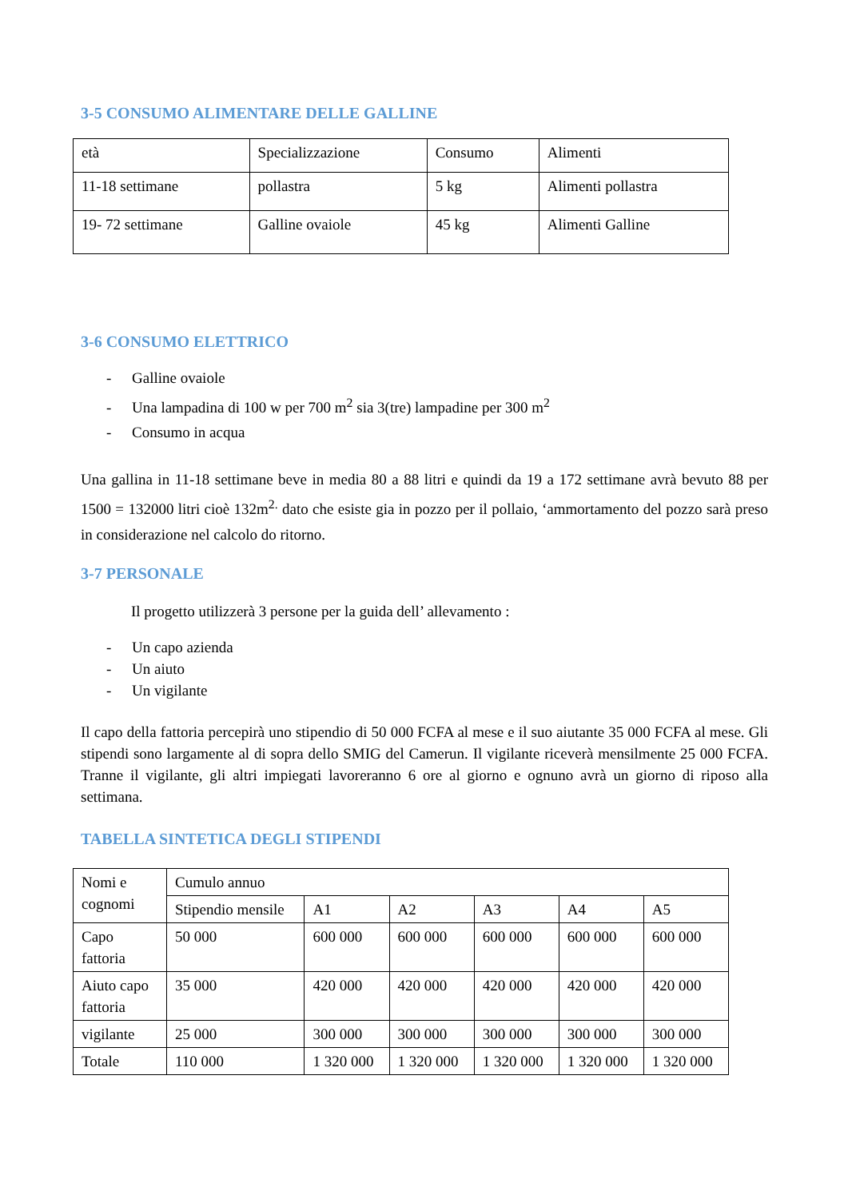3-5 CONSUMO ALIMENTARE DELLE GALLINE
| età | Specializzazione | Consumo | Alimenti |
| 11-18 settimane | pollastra | 5 kg | Alimenti pollastra |
| 19- 72 settimane | Galline ovaiole | 45 kg | Alimenti Galline |
3-6 CONSUMO ELETTRICO
- Galline ovaiole
- Una lampadina di 100 w per 700 m<sup>2</sup> sia 3(tre) lampadine per 300 m<sup>2</sup>
- Consumo in acqua
Una gallina in 11-18 settimane beve in media 80 a 88 litri e quindi da 19 a 172 settimane avrà bevuto 88 per 1500 = 132000 litri cioè 132m<sup>2.</sup> dato che esiste gia in pozzo per il pollaio, ‘ammortamento del pozzo sarà preso in considerazione nel calcolo do ritorno.
3-7 PERSONALE
Il progetto utilizzerà 3 persone per la guida dell’ allevamento :
- Un capo azienda
- Un aiuto
- Un vigilante
Il capo della fattoria percepirà uno stipendio di 50 000 FCFA al mese e il suo aiutante 35 000 FCFA al mese. Gli stipendi sono largamente al di sopra dello SMIG del Camerun. Il vigilante riceverà mensilmente 25 000 FCFA. Tranne il vigilante, gli altri impiegati lavoreranno 6 ore al giorno e ognuno avrà un giorno di riposo alla settimana.
TABELLA SINTETICA DEGLI STIPENDI
| Nomi e cognomi | Cumulo annuo | | | | | |
| | Stipendio mensile | A1 | A2 | A3 | A4 | A5 |
| Capo fattoria | 50 000 | 600 000 | 600 000 | 600 000 | 600 000 | 600 000 |
| Aiuto capo fattoria | 35 000 | 420 000 | 420 000 | 420 000 | 420 000 | 420 000 |
| vigilante | 25 000 | 300 000 | 300 000 | 300 000 | 300 000 | 300 000 |
| Totale | 110 000 | 1 320 000 | 1 320 000 | 1 320 000 | 1 320 000 | 1 320 000 |